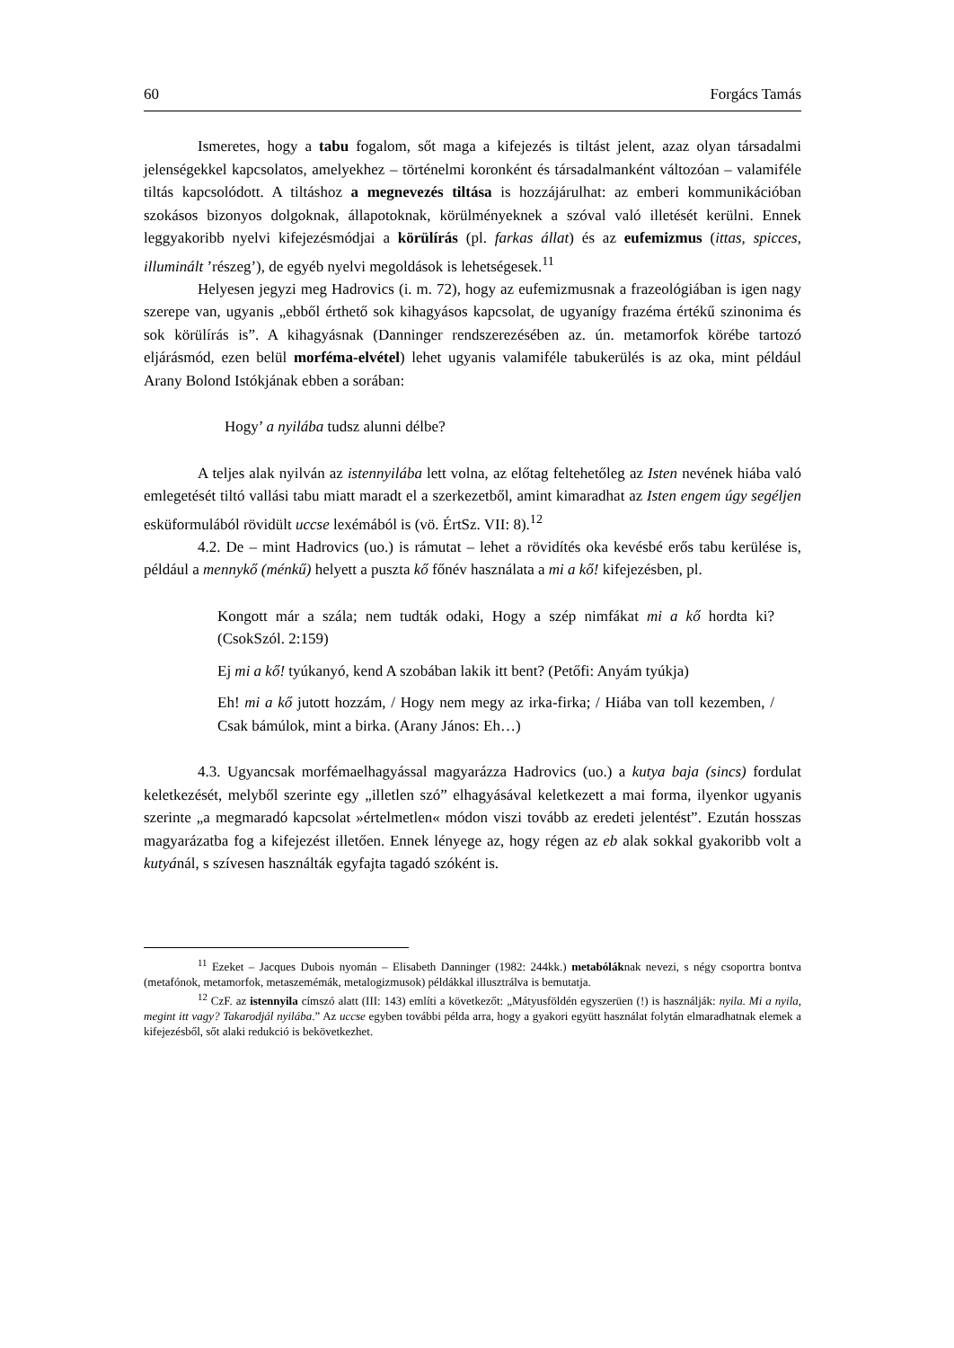60 Forgács Tamás
Ismeretes, hogy a tabu fogalom, sőt maga a kifejezés is tiltást jelent, azaz olyan társadalmi jelenségekkel kapcsolatos, amelyekhez – történelmi koronként és társadalmanként változóan – valamiféle tiltás kapcsolódott. A tiltáshoz a megnevezés tiltása is hozzájárulhat: az emberi kommunikációban szokásos bizonyos dolgoknak, állapotoknak, körülményeknek a szóval való illetését kerülni. Ennek leggyakoribb nyelvi kifejezésmódjai a körülírás (pl. farkas állat) és az eufemizmus (ittas, spicces, illuminált ’részeg’), de egyéb nyelvi megoldások is lehetségesek.<sup>11</sup>
Helyesen jegyzi meg Hadrovics (i. m. 72), hogy az eufemizmusnak a frazeológiában is igen nagy szerepe van, ugyanis „ebből érthető sok kihagyásos kapcsolat, de ugyanígy frazéma értékű szinonima és sok körülírás is”. A kihagyásnak (Danninger rendszerezésében az. ún. metamorfok körébe tartozó eljárásmód, ezen belül morféma-elvétel) lehet ugyanis valamiféle tabukerülés is az oka, mint például Arany Bolond Istókjának ebben a sorában:
Hogy’ a nyilába tudsz alunni délbe?
A teljes alak nyilván az istennyilába lett volna, az előtag feltehetőleg az Isten nevének hiába való emlegetését tiltó vallási tabu miatt maradt el a szerkezetből, amint kimaradhat az Isten engem úgy segéljen esküformulából rövidült uccse lexémából is (vö. ÉrtSz. VII: 8).<sup>12</sup>
4.2. De – mint Hadrovics (uo.) is rámutat – lehet a rövidítés oka kevésbé erős tabu kerülése is, például a mennykő (ménkű) helyett a puszta kő főnév használata a mi a kő! kifejezésben, pl.
Kongott már a szála; nem tudták odaki, Hogy a szép nimfákat mi a kő hordta ki? (CsokSzól. 2:159)
Ej mi a kő! tyúkanyó, kend A szobában lakik itt bent? (Petőfi: Anyám tyúkja)
Eh! mi a kő jutott hozzám, / Hogy nem megy az irka-firka; / Hiába van toll kezemben, / Csak bámúlok, mint a birka. (Arany János: Eh…)
4.3. Ugyancsak morfémaelhagyással magyarázza Hadrovics (uo.) a kutya baja (sincs) fordulat keletkezését, melyből szerinte egy „illetlen szó” elhagyásával keletkezett a mai forma, ilyenkor ugyanis szerinte „a megmaradó kapcsolat »értelmetlen« módon viszi tovább az eredeti jelentést”. Ezután hosszas magyarázatba fog a kifejezést illetően. Ennek lényege az, hogy régen az eb alak sokkal gyakoribb volt a kutyánál, s szívesen használták egyfajta tagadó szóként is.
<sup>11</sup> Ezeket – Jacques Dubois nyomán – Elisabeth Danninger (1982: 244kk.) metabóláknak nevezi, s négy csoportra bontva (metafónok, metamorfok, metaszemémák, metalogizmusok) példákkal illusztrálva is bemutatja.
<sup>12</sup> CzF. az istennyila címszó alatt (III: 143) említi a következőt: „Mátyusföldén egyszerüen (!) is használják: nyila. Mi a nyila, megint itt vagy? Takarodjál nyilába.” Az uccse egyben további példa arra, hogy a gyakori együtt használat folytán elmaradhatnak elemek a kifejezésből, sőt alaki redukció is bekövetkezhet.